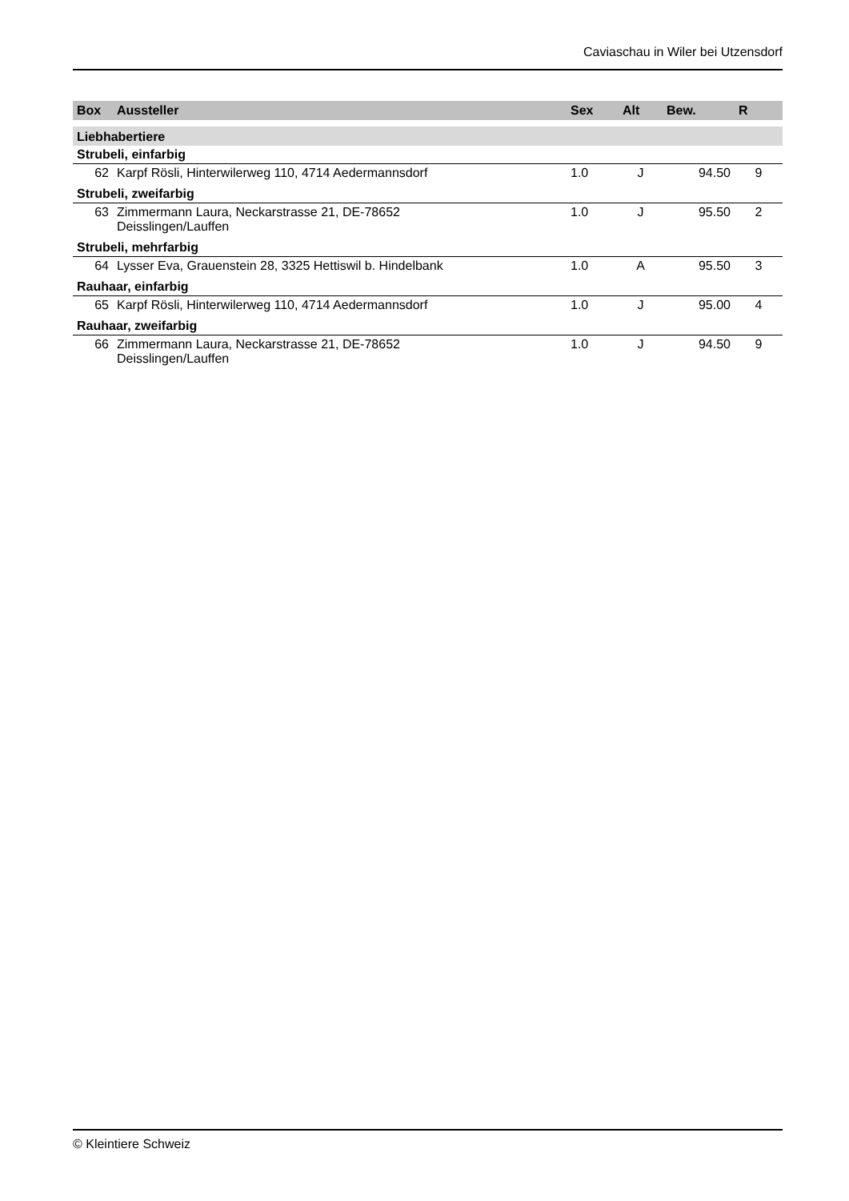Caviaschau in Wiler bei Utzensdorf
| Box | Aussteller | Sex | Alt | Bew. | R |
| --- | --- | --- | --- | --- | --- |
| Liebhabertiere | | | | | |
| Strubeli, einfarbig | | | | | |
| 62 | Karpf Rösli, Hinterwilerweg 110, 4714 Aedermannsdorf | 1.0 | J | 94.50 | 9 |
| Strubeli, zweifarbig | | | | | |
| 63 | Zimmermann Laura, Neckarstrasse 21, DE-78652 Deisslingen/Lauffen | 1.0 | J | 95.50 | 2 |
| Strubeli, mehrfarbig | | | | | |
| 64 | Lysser Eva, Grauenstein 28, 3325 Hettiswil b. Hindelbank | 1.0 | A | 95.50 | 3 |
| Rauhaar, einfarbig | | | | | |
| 65 | Karpf Rösli, Hinterwilerweg 110, 4714 Aedermannsdorf | 1.0 | J | 95.00 | 4 |
| Rauhaar, zweifarbig | | | | | |
| 66 | Zimmermann Laura, Neckarstrasse 21, DE-78652 Deisslingen/Lauffen | 1.0 | J | 94.50 | 9 |
© Kleintiere Schweiz